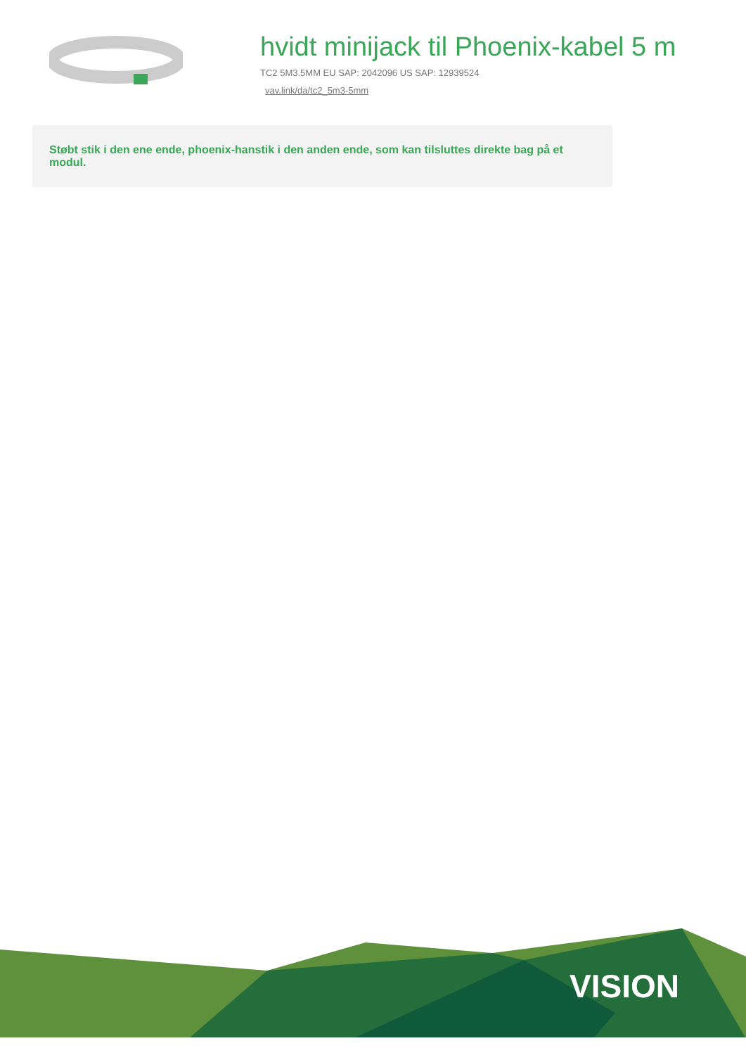hvidt minijack til Phoenix-kabel 5 m
TC2 5M3.5MM EU SAP: 2042096 US SAP: 12939524
vav.link/da/tc2_5m3-5mm
Støbt stik i den ene ende, phoenix-hanstik i den anden ende, som kan tilsluttes direkte bag på et modul.
VISION